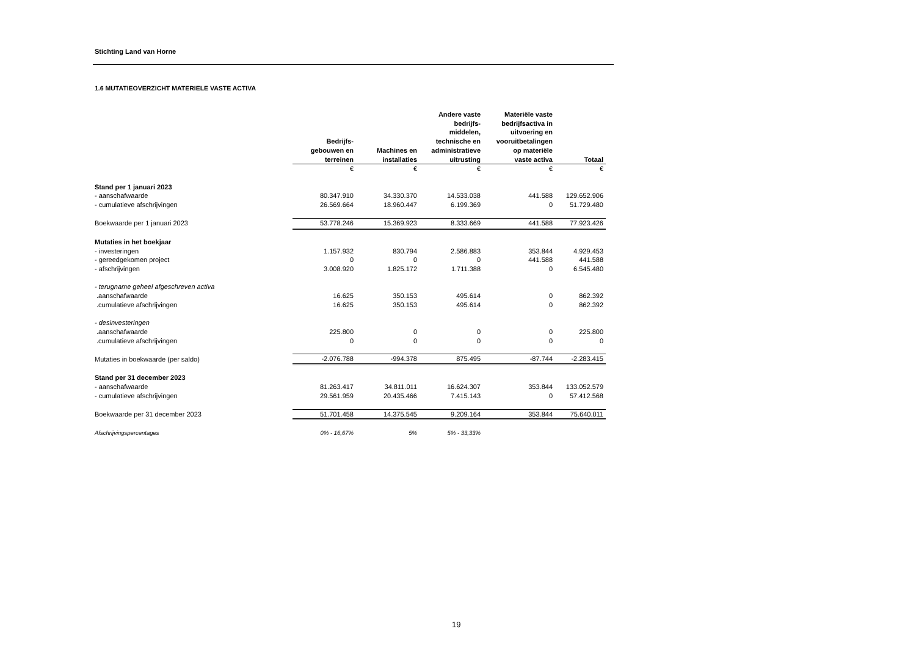Stichting Land van Horne
1.6 MUTATIEOVERZICHT MATERIELE VASTE ACTIVA
| | Bedrijfs- gebouwen en terreinen | Machines en installaties | Andere vaste bedrijfs- middelen, technische en administratieve uitrusting | Materiële vaste bedrijfsactiva in uitvoering en vooruitbetalingen op materiële vaste activa | Totaal |
| | € | € | € | € | € |
| Stand per 1 januari 2023 | | | | | |
| - aanschafwaarde | 80.347.910 | 34.330.370 | 14.533.038 | 441.588 | 129.652.906 |
| - cumulatieve afschrijvingen | 26.569.664 | 18.960.447 | 6.199.369 | 0 | 51.729.480 |
| Boekwaarde per 1 januari 2023 | 53.778.246 | 15.369.923 | 8.333.669 | 441.588 | 77.923.426 |
| Mutaties in het boekjaar | | | | | |
| - investeringen | 1.157.932 | 830.794 | 2.586.883 | 353.844 | 4.929.453 |
| - gereedgekomen project | 0 | 0 | 0 | 441.588 | 441.588 |
| - afschrijvingen | 3.008.920 | 1.825.172 | 1.711.388 | 0 | 6.545.480 |
| - terugname geheel afgeschreven activa | | | | | |
| .aanschafwaarde | 16.625 | 350.153 | 495.614 | 0 | 862.392 |
| .cumulatieve afschrijvingen | 16.625 | 350.153 | 495.614 | 0 | 862.392 |
| - desinvesteringen | | | | | |
| .aanschafwaarde | 225.800 | 0 | 0 | 0 | 225.800 |
| .cumulatieve afschrijvingen | 0 | 0 | 0 | 0 | 0 |
| Mutaties in boekwaarde (per saldo) | -2.076.788 | -994.378 | 875.495 | -87.744 | -2.283.415 |
| Stand per 31 december 2023 | | | | | |
| - aanschafwaarde | 81.263.417 | 34.811.011 | 16.624.307 | 353.844 | 133.052.579 |
| - cumulatieve afschrijvingen | 29.561.959 | 20.435.466 | 7.415.143 | 0 | 57.412.568 |
| Boekwaarde per 31 december 2023 | 51.701.458 | 14.375.545 | 9.209.164 | 353.844 | 75.640.011 |
| Afschrijvingspercentages | 0% - 16,67% | 5% | 5% - 33,33% | | |
19